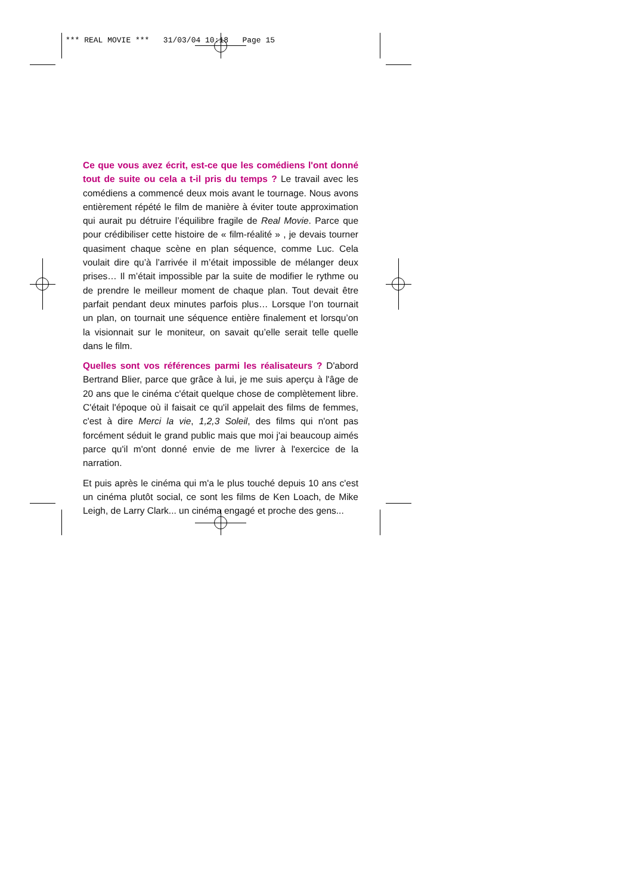*** REAL MOVIE *** 31/03/04 10:18 Page 15
Ce que vous avez écrit, est-ce que les comédiens l'ont donné tout de suite ou cela a t-il pris du temps ? Le travail avec les comédiens a commencé deux mois avant le tournage. Nous avons entièrement répété le film de manière à éviter toute approximation qui aurait pu détruire l’équilibre fragile de Real Movie. Parce que pour crédibiliser cette histoire de « film-réalité » , je devais tourner quasiment chaque scène en plan séquence, comme Luc. Cela voulait dire qu’à l’arrivée il m’était impossible de mélanger deux prises… Il m’était impossible par la suite de modifier le rythme ou de prendre le meilleur moment de chaque plan. Tout devait être parfait pendant deux minutes parfois plus… Lorsque l’on tournait un plan, on tournait une séquence entière finalement et lorsqu’on la visionnait sur le moniteur, on savait qu’elle serait telle quelle dans le film.
Quelles sont vos références parmi les réalisateurs ? D'abord Bertrand Blier, parce que grâce à lui, je me suis aperçu à l'âge de 20 ans que le cinéma c'était quelque chose de complètement libre. C'était l'époque où il faisait ce qu'il appelait des films de femmes, c'est à dire Merci la vie, 1,2,3 Soleil, des films qui n'ont pas forcément séduit le grand public mais que moi j'ai beaucoup aimés parce qu'il m'ont donné envie de me livrer à l'exercice de la narration.
Et puis après le cinéma qui m'a le plus touché depuis 10 ans c'est un cinéma plutôt social, ce sont les films de Ken Loach, de Mike Leigh, de Larry Clark... un cinéma engagé et proche des gens...